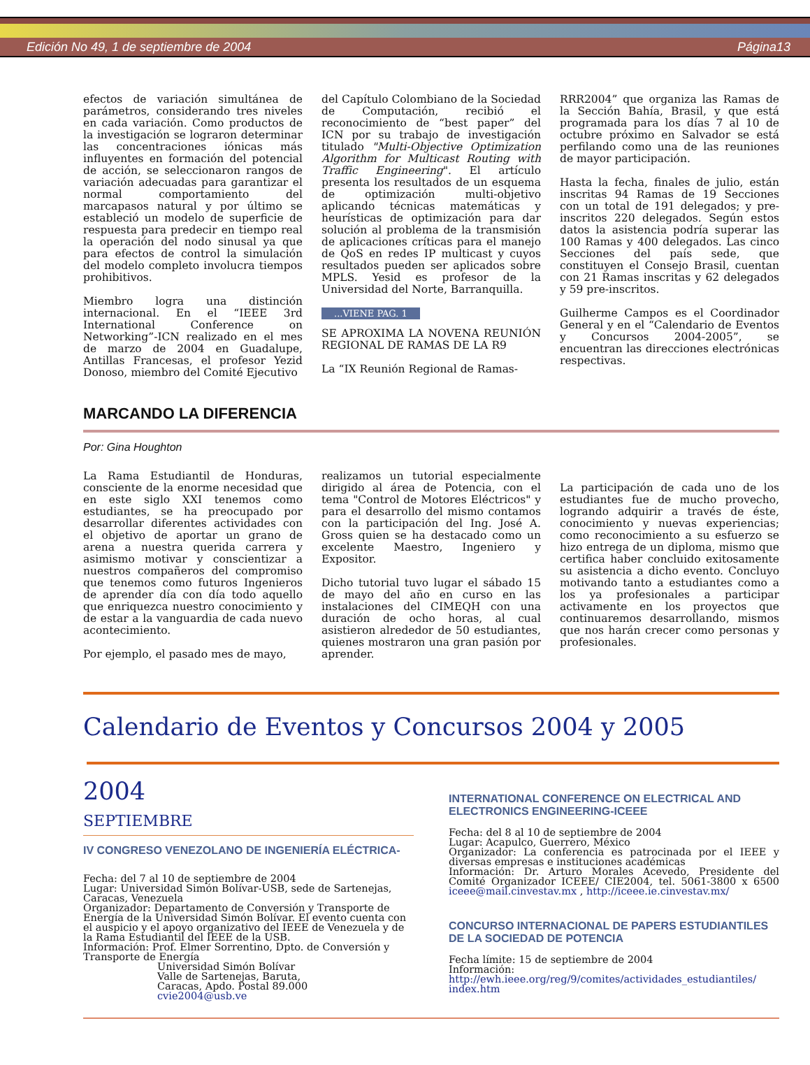Edición No 49, 1 de septiembre de 2004 Página13
efectos de variación simultánea de parámetros, considerando tres niveles en cada variación. Como productos de la investigación se lograron determinar las concentraciones iónicas más influyentes en formación del potencial de acción, se seleccionaron rangos de variación adecuadas para garantizar el normal comportamiento del marcapasos natural y por último se estableció un modelo de superficie de respuesta para predecir en tiempo real la operación del nodo sinusal ya que para efectos de control la simulación del modelo completo involucra tiempos prohibitivos.
Miembro logra una distinción internacional. En el “IEEE 3rd International Conference on Networking”-ICN realizado en el mes de marzo de 2004 en Guadalupe, Antillas Francesas, el profesor Yezid Donoso, miembro del Comité Ejecutivo
del Capítulo Colombiano de la Sociedad de Computación, recibió el reconocimiento de “best paper” del ICN por su trabajo de investigación titulado "Multi-Objective Optimization Algorithm for Multicast Routing with Traffic Engineering". El artículo presenta los resultados de un esquema de optimización multi-objetivo aplicando técnicas matemáticas y heurísticas de optimización para dar solución al problema de la transmisión de aplicaciones críticas para el manejo de QoS en redes IP multicast y cuyos resultados pueden ser aplicados sobre MPLS. Yesid es profesor de la Universidad del Norte, Barranquilla.
...VIENE PAG. 1
SE APROXIMA LA NOVENA REUNIÓN REGIONAL DE RAMAS DE LA R9
La “IX Reunión Regional de Ramas-
RRR2004” que organiza las Ramas de la Sección Bahía, Brasil, y que está programada para los días 7 al 10 de octubre próximo en Salvador se está perfilando como una de las reuniones de mayor participación.
Hasta la fecha, finales de julio, están inscritas 94 Ramas de 19 Secciones con un total de 191 delegados; y pre-inscritos 220 delegados. Según estos datos la asistencia podría superar las 100 Ramas y 400 delegados. Las cinco Secciones del país sede, que constituyen el Consejo Brasil, cuentan con 21 Ramas inscritas y 62 delegados y 59 pre-inscritos.
Guilherme Campos es el Coordinador General y en el “Calendario de Eventos y Concursos 2004-2005”, se encuentran las direcciones electrónicas respectivas.
MARCANDO LA DIFERENCIA
Por: Gina Houghton
La Rama Estudiantil de Honduras, consciente de la enorme necesidad que en este siglo XXI tenemos como estudiantes, se ha preocupado por desarrollar diferentes actividades con el objetivo de aportar un grano de arena a nuestra querida carrera y asimismo motivar y conscientizar a nuestros compañeros del compromiso que tenemos como futuros Ingenieros de aprender día con día todo aquello que enriquezca nuestro conocimiento y de estar a la vanguardia de cada nuevo acontecimiento.
Por ejemplo, el pasado mes de mayo,
realizamos un tutorial especialmente dirigido al área de Potencia, con el tema "Control de Motores Eléctricos" y para el desarrollo del mismo contamos con la participación del Ing. José A. Gross quien se ha destacado como un excelente Maestro, Ingeniero y Expositor.
Dicho tutorial tuvo lugar el sábado 15 de mayo del año en curso en las instalaciones del CIMEQH con una duración de ocho horas, al cual asistieron alrededor de 50 estudiantes, quienes mostraron una gran pasión por aprender.
La participación de cada uno de los estudiantes fue de mucho provecho, logrando adquirir a través de éste, conocimiento y nuevas experiencias; como reconocimiento a su esfuerzo se hizo entrega de un diploma, mismo que certifica haber concluido exitosamente su asistencia a dicho evento. Concluyo motivando tanto a estudiantes como a los ya profesionales a participar activamente en los proyectos que continuaremos desarrollando, mismos que nos harán crecer como personas y profesionales.
Calendario de Eventos y Concursos 2004 y 2005
2004
SEPTIEMBRE
IV CONGRESO VENEZOLANO DE INGENIERÍA ELÉCTRICA-
Fecha: del 7 al 10 de septiembre de 2004
Lugar: Universidad Simón Bolívar-USB, sede de Sartenejas, Caracas, Venezuela
Organizador: Departamento de Conversión y Transporte de Energía de la Universidad Simón Bolívar. El evento cuenta con el auspicio y el apoyo organizativo del IEEE de Venezuela y de la Rama Estudiantil del IEEE de la USB.
Información: Prof. Elmer Sorrentino, Dpto. de Conversión y Transporte de Energía
Universidad Simón Bolívar
Valle de Sartenejas, Baruta,
Caracas, Apdo. Postal 89.000
cvie2004@usb.ve
INTERNATIONAL CONFERENCE ON ELECTRICAL AND ELECTRONICS ENGINEERING-ICEEE
Fecha: del 8 al 10 de septiembre de 2004
Lugar: Acapulco, Guerrero, México
Organizador: La conferencia es patrocinada por el IEEE y diversas empresas e instituciones académicas
Información: Dr. Arturo Morales Acevedo, Presidente del Comité Organizador ICEEE/ CIE2004, tel. 5061-3800 x 6500 iceee@mail.cinvestav.mx , http://iceee.ie.cinvestav.mx/
CONCURSO INTERNACIONAL DE PAPERS ESTUDIANTILES DE LA SOCIEDAD DE POTENCIA
Fecha límite: 15 de septiembre de 2004
Información:
http://ewh.ieee.org/reg/9/comites/actividades_estudiantiles/ index.htm